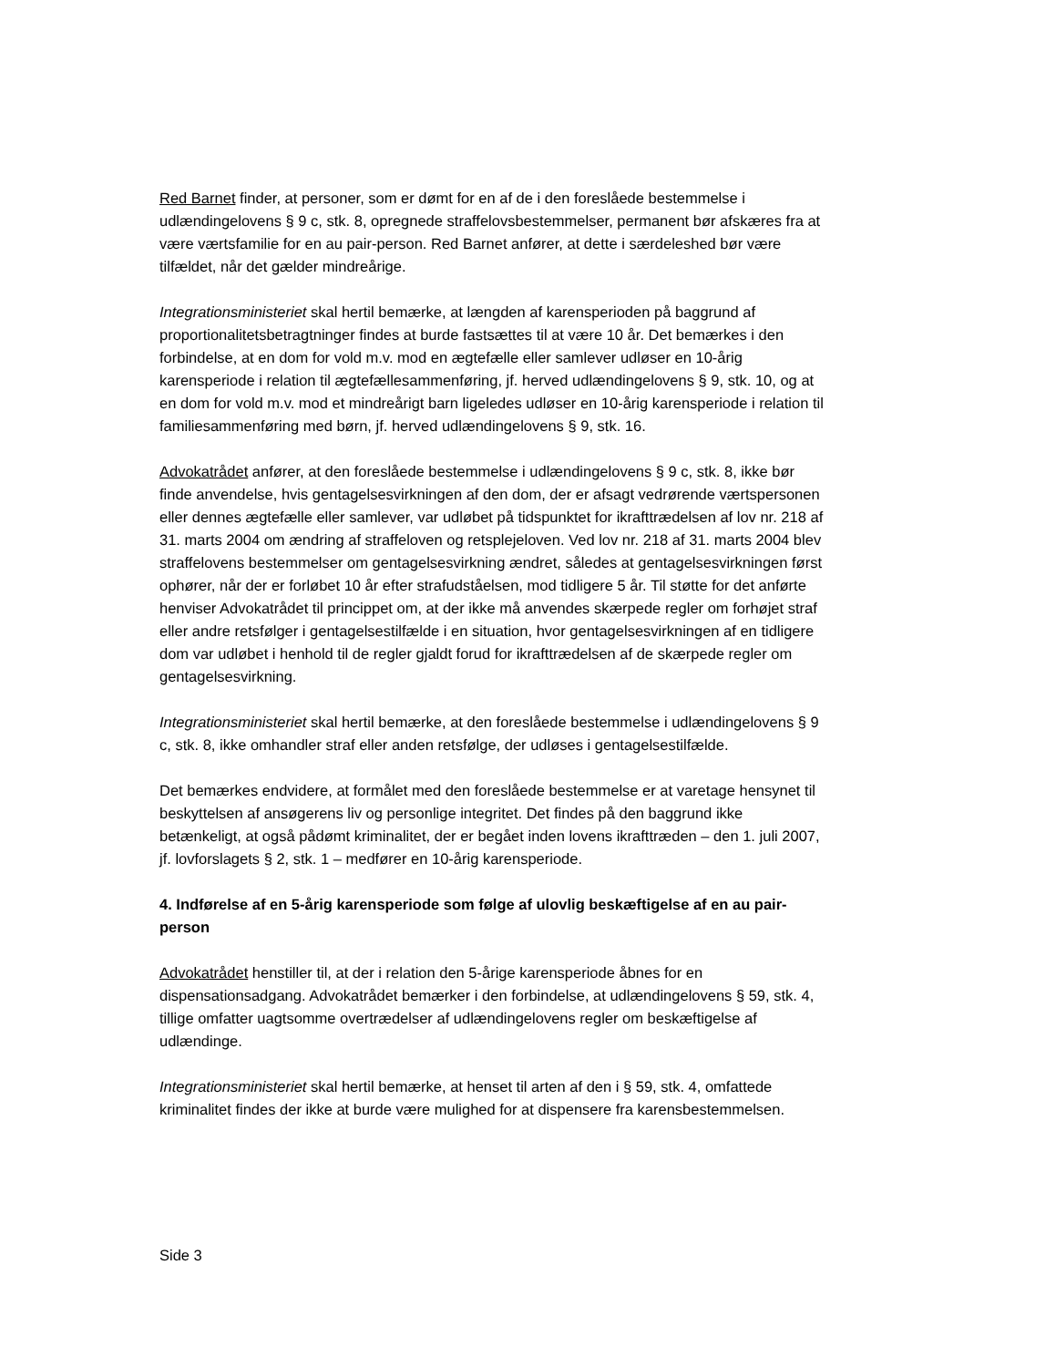Red Barnet finder, at personer, som er dømt for en af de i den foreslåede bestemmelse i udlændingelovens § 9 c, stk. 8, opregnede straffelovsbestemmelser, permanent bør afskæres fra at være værtsfamilie for en au pair-person. Red Barnet anfører, at dette i særdeleshed bør være tilfældet, når det gælder mindreårige.
Integrationsministeriet skal hertil bemærke, at længden af karensperioden på baggrund af proportionalitetsbetragtninger findes at burde fastsættes til at være 10 år. Det bemærkes i den forbindelse, at en dom for vold m.v. mod en ægtefælle eller samlever udløser en 10-årig karensperiode i relation til ægtefællesammenføring, jf. herved udlændingelovens § 9, stk. 10, og at en dom for vold m.v. mod et mindreårigt barn ligeledes udløser en 10-årig karensperiode i relation til familiesammenføring med børn, jf. herved udlændingelovens § 9, stk. 16.
Advokatrådet anfører, at den foreslåede bestemmelse i udlændingelovens § 9 c, stk. 8, ikke bør finde anvendelse, hvis gentagelsesvirkningen af den dom, der er afsagt vedrørende værtspersonen eller dennes ægtefælle eller samlever, var udløbet på tidspunktet for ikrafttrædelsen af lov nr. 218 af 31. marts 2004 om ændring af straffeloven og retsplejeloven. Ved lov nr. 218 af 31. marts 2004 blev straffelovens bestemmelser om gentagelsesvirkning ændret, således at gentagelsesvirkningen først ophører, når der er forløbet 10 år efter strafudståelsen, mod tidligere 5 år. Til støtte for det anførte henviser Advokatrådet til princippet om, at der ikke må anvendes skærpede regler om forhøjet straf eller andre retsfølger i gentagelsestilfælde i en situation, hvor gentagelsesvirkningen af en tidligere dom var udløbet i henhold til de regler gjaldt forud for ikrafttrædelsen af de skærpede regler om gentagelsesvirkning.
Integrationsministeriet skal hertil bemærke, at den foreslåede bestemmelse i udlændingelovens § 9 c, stk. 8, ikke omhandler straf eller anden retsfølge, der udløses i gentagelsestilfælde.
Det bemærkes endvidere, at formålet med den foreslåede bestemmelse er at varetage hensynet til beskyttelsen af ansøgerens liv og personlige integritet. Det findes på den baggrund ikke betænkeligt, at også pådømt kriminalitet, der er begået inden lovens ikrafttræden – den 1. juli 2007, jf. lovforslagets § 2, stk. 1 – medfører en 10-årig karensperiode.
4. Indførelse af en 5-årig karensperiode som følge af ulovlig beskæftigelse af en au pair-person
Advokatrådet henstiller til, at der i relation den 5-årige karensperiode åbnes for en dispensationsadgang. Advokatrådet bemærker i den forbindelse, at udlændingelovens § 59, stk. 4, tillige omfatter uagtsomme overtrædelser af udlændingelovens regler om beskæftigelse af udlændinge.
Integrationsministeriet skal hertil bemærke, at henset til arten af den i § 59, stk. 4, omfattede kriminalitet findes der ikke at burde være mulighed for at dispensere fra karensbestemmelsen.
Side 3